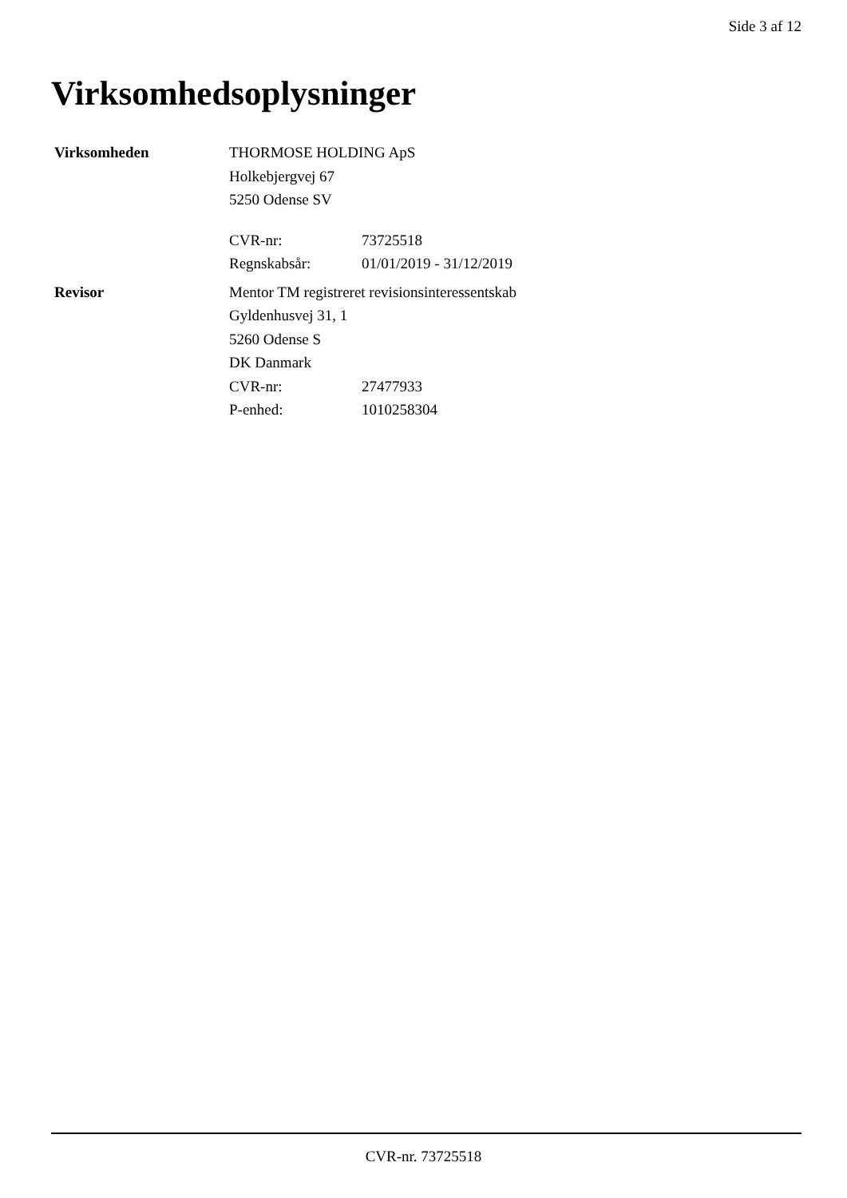Side 3 af 12
Virksomhedsoplysninger
Virksomheden THORMOSE HOLDING ApS
Holkebjergvej 67
5250 Odense SV
CVR-nr: 73725518
Regnskabsår: 01/01/2019 - 31/12/2019
Revisor Mentor TM registreret revisionsinteressentskab
Gyldenhusvej 31, 1
5260 Odense S
DK Danmark
CVR-nr: 27477933
P-enhed: 1010258304
CVR-nr. 73725518